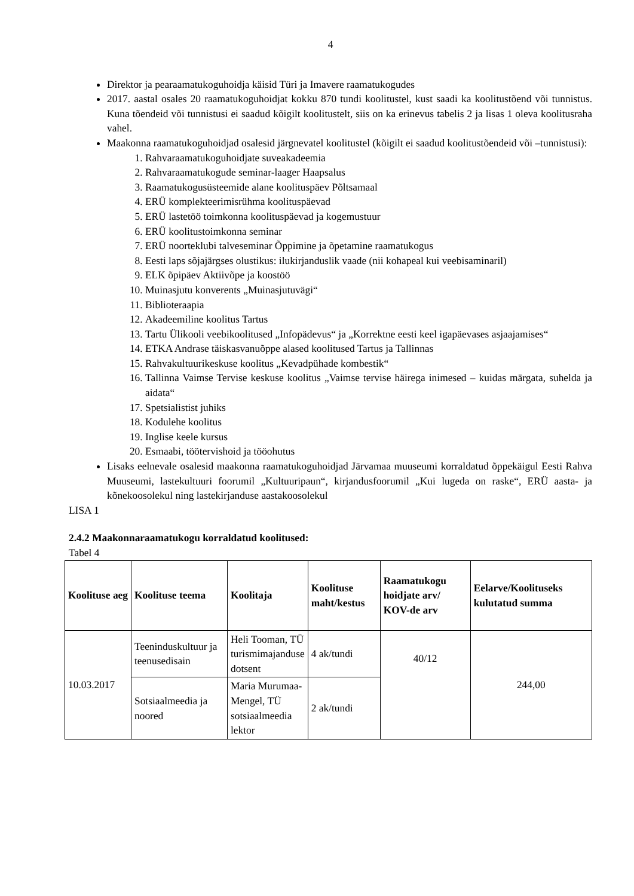4
Direktor ja pearaamatukoguhoidja käisid Türi ja Imavere raamatukogudes
2017. aastal osales 20 raamatukoguhoidjat kokku 870 tundi koolitustel, kust saadi ka koolitustõend või tunnistus. Kuna tõendeid või tunnistusi ei saadud kõigilt koolitustelt, siis on ka erinevus tabelis 2 ja lisas 1 oleva koolitusraha vahel.
Maakonna raamatukoguhoidjad osalesid järgnevatel koolitustel (kõigilt ei saadud koolitustõendeid või –tunnistusi):
1. Rahvaraamatukoguhoidjate suveakadeemia
2. Rahvaraamatukogude seminar-laager Haapsalus
3. Raamatukogusüsteemide alane koolituspäev Põltsamaal
4. ERÜ komplekteerimisrühma koolituspäevad
5. ERÜ lastetöö toimkonna koolituspäevad ja kogemustuur
6. ERÜ koolitustoimkonna seminar
7. ERÜ noorteklubi talveseminar Õppimine ja õpetamine raamatukogus
8. Eesti laps sõjajärgses olustikus: ilukirjanduslik vaade (nii kohapeal kui veebisaminaril)
9. ELK õpipäev Aktiivõpe ja koostöö
10. Muinasjutu konverents „Muinasjutuvägi“
11. Biblioteraapia
12. Akadeemiline koolitus Tartus
13. Tartu Ülikooli veebikoolitused „Infopädevus“ ja „Korrektne eesti keel igapäevases asjaajamises“
14. ETKA Andrase täiskasvanuõppe alased koolitused Tartus ja Tallinnas
15. Rahvakultuurikeskuse koolitus „Kevadpühade kombestik“
16. Tallinna Vaimse Tervise keskuse koolitus „Vaimse tervise häirega inimesed – kuidas märgata, suhelda ja aidata“
17. Spetsialistist juhiks
18. Kodulehe koolitus
19. Inglise keele kursus
20. Esmaabi, töötervishoid ja tööohutus
Lisaks eelnevale osalesid maakonna raamatukoguhoidjad Järvamaa muuseumi korraldatud õppekäigul Eesti Rahva Muuseumi, lastekultuuri foorumil „Kultuuripaun“, kirjandusfoorumil „Kui lugeda on raske“, ERÜ aasta- ja kõnekoosolekul ning lastekirjanduse aastakoosolekul
LISA 1
2.4.2 Maakonnaraamatukogu korraldatud koolitused:
Tabel 4
| Koolituse aeg | Koolituse teema | Koolitaja | Koolituse maht/kestus | Raamatukogu hoidjate arv/ KOV-de arv | Eelarve/Koolituseks kulutatud summa |
| --- | --- | --- | --- | --- | --- |
| 10.03.2017 | Teeninduskultuur ja teenusedisain | Heli Tooman, TÜ turismimajanduse dotsent | 4 ak/tundi | 40/12 | 244,00 |
| | Sotsiaalmeedia ja noored | Maria Murumaa-Mengel, TÜ sotsiaalmeedia lektor | 2 ak/tundi | | |